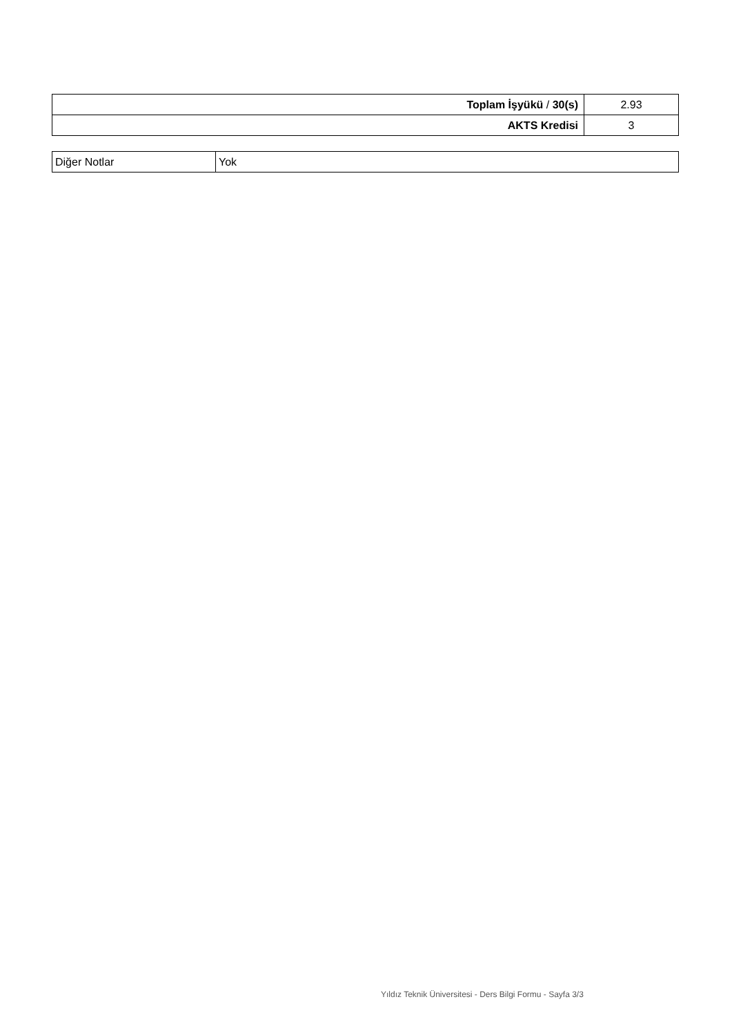| Toplam İşyükü / 30(s) | 2.93 |
| AKTS Kredisi | 3 |
| Diğer Notlar | Yok |
Yıldız Teknik Üniversitesi - Ders Bilgi Formu - Sayfa 3/3